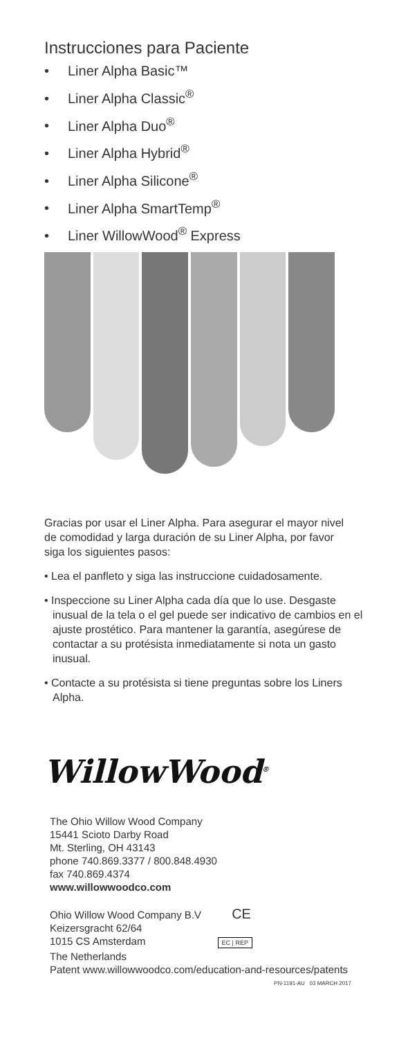Instrucciones para Paciente
• Liner Alpha Basic™
• Liner Alpha Classic<sup>®</sup>
• Liner Alpha Duo<sup>®</sup>
• Liner Alpha Hybrid<sup>®</sup>
• Liner Alpha Silicone<sup>®</sup>
• Liner Alpha SmartTemp<sup>®</sup>
• Liner WillowWood<sup>®</sup> Express
Gracias por usar el Liner Alpha. Para asegurar el mayor nivel de comodidad y larga duración de su Liner Alpha, por favor siga los siguientes pasos:
• Lea el panfleto y siga las instruccione cuidadosamente.
• Inspeccione su Liner Alpha cada día que lo use. Desgaste inusual de la tela o el gel puede ser indicativo de cambios en el ajuste prostético. Para mantener la garantía, asegúrese de contactar a su protésista inmediatamente si nota un gasto inusual.
• Contacte a su protésista si tiene preguntas sobre los Liners Alpha.
WillowWood<sup>®</sup>
The Ohio Willow Wood Company
15441 Scioto Darby Road
Mt. Sterling, OH 43143
phone 740.869.3377 / 800.848.4930
fax 740.869.4374
www.willowwoodco.com
Ohio Willow Wood Company B.V CE
Keizersgracht 62/64
1015 CS Amsterdam EC | REP
The Netherlands
Patent www.willowwoodco.com/education-and-resources/patents
PN-1191-AU 03 MARCH 2017